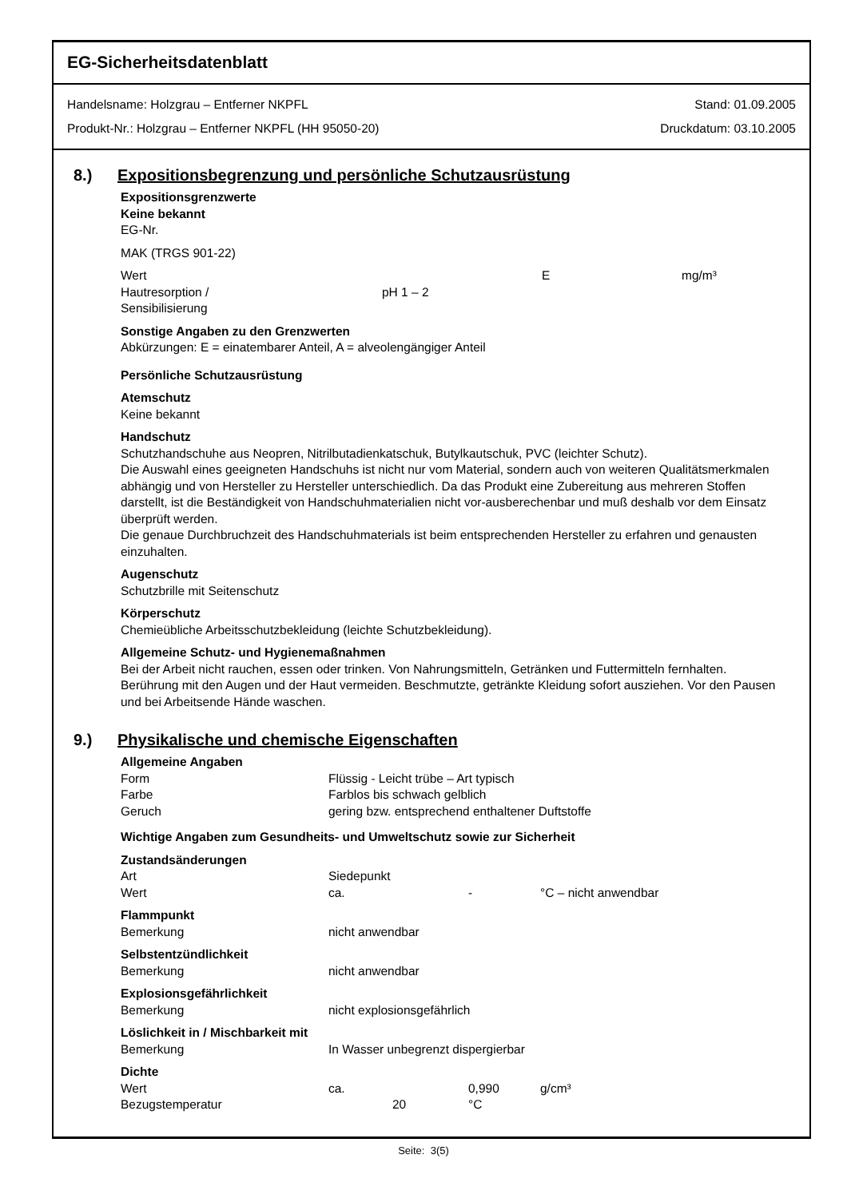EG-Sicherheitsdatenblatt
Handelsname: Holzgrau – Entferner NKPFL
Produkt-Nr.: Holzgrau – Entferner NKPFL (HH 95050-20)
Stand: 01.09.2005
Druckdatum: 03.10.2005
8.) Expositionsbegrenzung und persönliche Schutzausrüstung
Expositionsgrenzwerte
Keine bekannt
EG-Nr.
MAK (TRGS 901-22)
Wert E mg/m³
Hautresorption /
Sensibilisierung pH 1 – 2
Sonstige Angaben zu den Grenzwerten
Abkürzungen: E = einatembarer Anteil, A = alveolengängiger Anteil
Persönliche Schutzausrüstung
Atemschutz
Keine bekannt
Handschutz
Schutzhandschuhe aus Neopren, Nitrilbutadienkatschuk, Butylkautschuk, PVC (leichter Schutz).
Die Auswahl eines geeigneten Handschuhs ist nicht nur vom Material, sondern auch von weiteren Qualitätsmerkmalen abhängig und von Hersteller zu Hersteller unterschiedlich. Da das Produkt eine Zubereitung aus mehreren Stoffen darstellt, ist die Beständigkeit von Handschuhmaterialien nicht vor-ausberechenbar und muß deshalb vor dem Einsatz überprüft werden.
Die genaue Durchbruchzeit des Handschuhmaterials ist beim entsprechenden Hersteller zu erfahren und genausten einzuhalten.
Augenschutz
Schutzbrille mit Seitenschutz
Körperschutz
Chemieübliche Arbeitsschutzbekleidung (leichte Schutzbekleidung).
Allgemeine Schutz- und Hygienemaßnahmen
Bei der Arbeit nicht rauchen, essen oder trinken. Von Nahrungsmitteln, Getränken und Futtermitteln fernhalten. Berührung mit den Augen und der Haut vermeiden. Beschmutzte, getränkte Kleidung sofort ausziehen. Vor den Pausen und bei Arbeitsende Hände waschen.
9.) Physikalische und chemische Eigenschaften
Allgemeine Angaben
Form Flüssig - Leicht trübe – Art typisch
Farbe Farblos bis schwach gelblich
Geruch gering bzw. entsprechend enthaltener Duftstoffe
Wichtige Angaben zum Gesundheits- und Umweltschutz sowie zur Sicherheit
Zustandsänderungen
Art Siedepunkt
Wert ca. - °C – nicht anwendbar
Flammpunkt
Bemerkung nicht anwendbar
Selbstentzündlichkeit
Bemerkung nicht anwendbar
Explosionsgefährlichkeit
Bemerkung nicht explosionsgefährlich
Löslichkeit in / Mischbarkeit mit
Bemerkung In Wasser unbegrenzt dispergierbar
Dichte
Wert ca. 0,990 g/cm³
Bezugstemperatur 20 °C
Seite: 3(5)